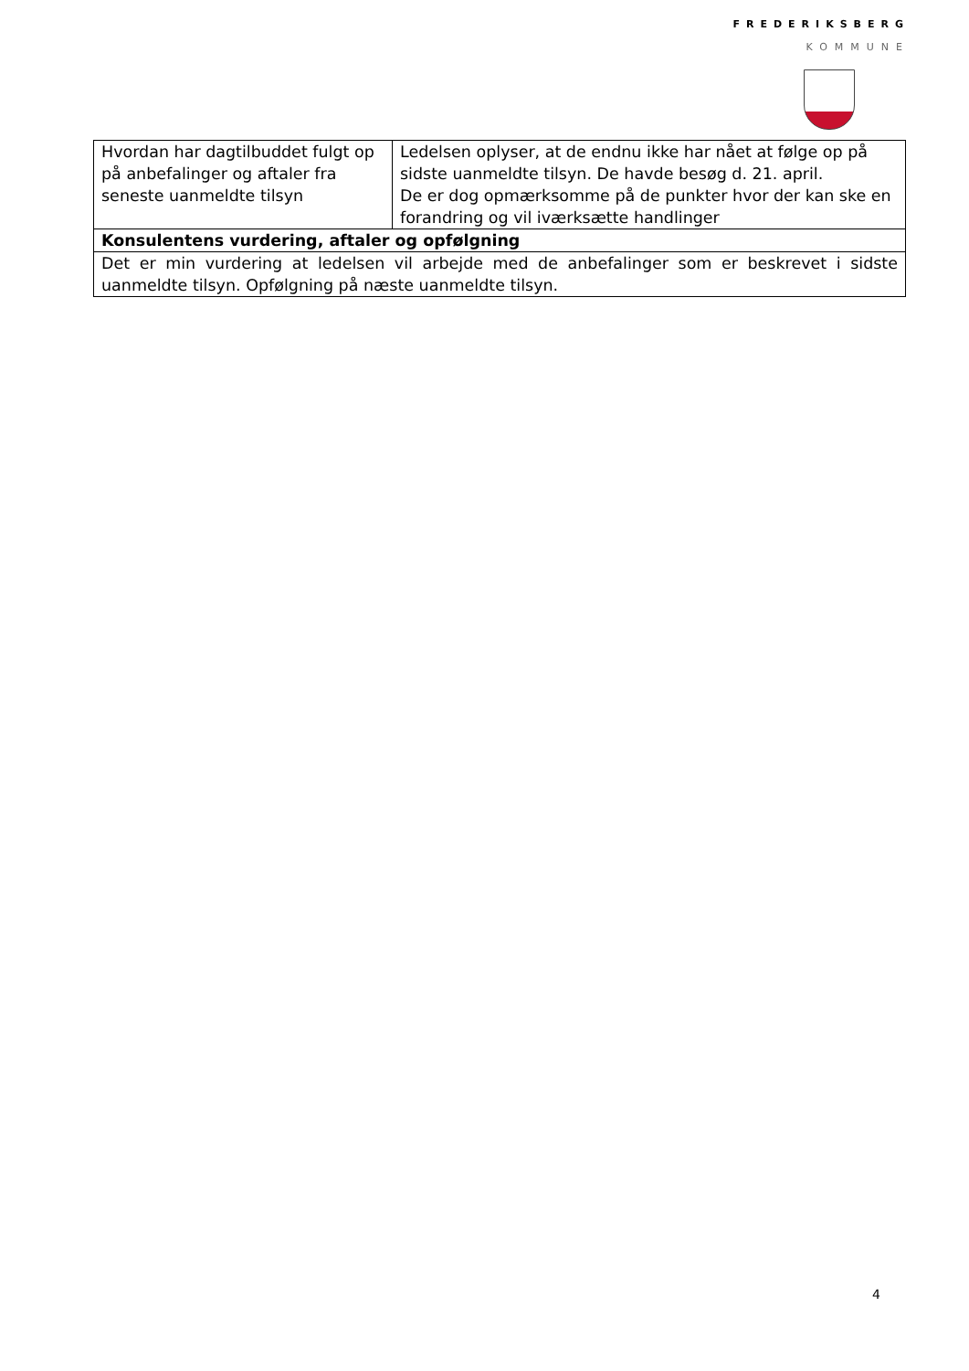FREDERIKSBERG
KOMMUNE
| Hvordan har dagtilbuddet fulgt op på anbefalinger og aftaler fra seneste uanmeldte tilsyn | Ledelsen oplyser, at de endnu ikke har nået at følge op på sidste uanmeldte tilsyn. De havde besøg d. 21. april. De er dog opmærksomme på de punkter hvor der kan ske en forandring og vil iværksætte handlinger |
| Konsulentens vurdering, aftaler og opfølgning | |
| Det er min vurdering at ledelsen vil arbejde med de anbefalinger som er beskrevet i sidste uanmeldte tilsyn. Opfølgning på næste uanmeldte tilsyn. | |
4